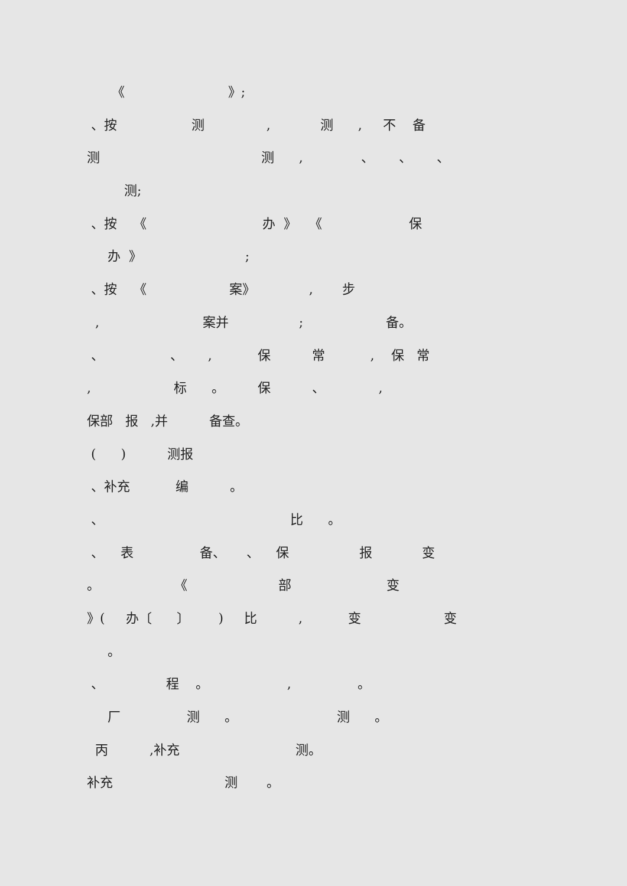《 》;
、按 测 , 测 , 不 备
测 测 , 、 、 、
测;
、按 《 办 》 《 保
办 》 ;
、按 《 案》 , 步
, 案并 ; 备。
、 、 , 保 常 , 保 常
, 标 。 保 、 ,
保部 报 ,并 备查。
( ) 测报
、补充 编 。
、 比 。
、 表 备、 、 保 报 变
。 《 部 变
》( 办〔 〕 ) 比 , 变 变
。
、 程 。 , 。
厂 测 。 测 。
丙 ,补充 测。
补充 测 。